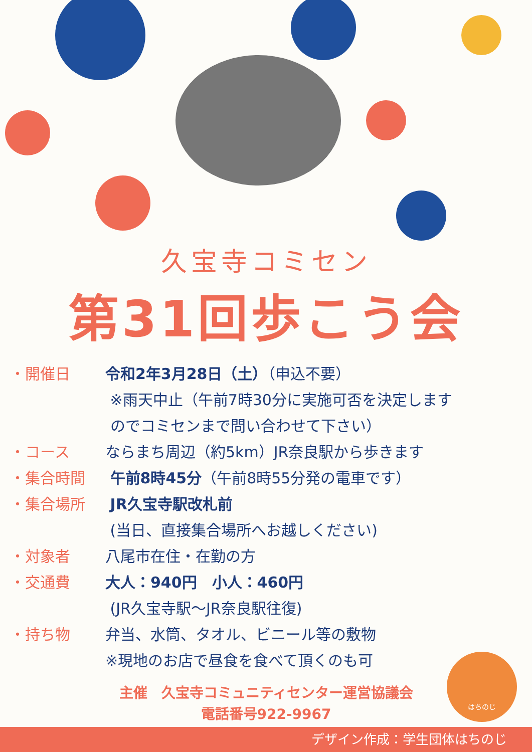久宝寺コミセン
第31回歩こう会
・開催日 令和2年3月28日（土）（申込不要）
※雨天中止（午前7時30分に実施可否を決定します
のでコミセンまで問い合わせて下さい）
・コース ならまち周辺（約5km）JR奈良駅から歩きます
・集合時間 午前8時45分（午前8時55分発の電車です）
・集合場所 JR久宝寺駅改札前
(当日、直接集合場所へお越しください)
・対象者 八尾市在住・在勤の方
・交通費 大人：940円　小人：460円
(JR久宝寺駅～JR奈良駅往復)
・持ち物 弁当、水筒、タオル、ビニール等の敷物
※現地のお店で昼食を食べて頂くのも可
主催　久宝寺コミュニティセンター運営協議会
電話番号922-9967
はちのじ
デザイン作成：学生団体はちのじ